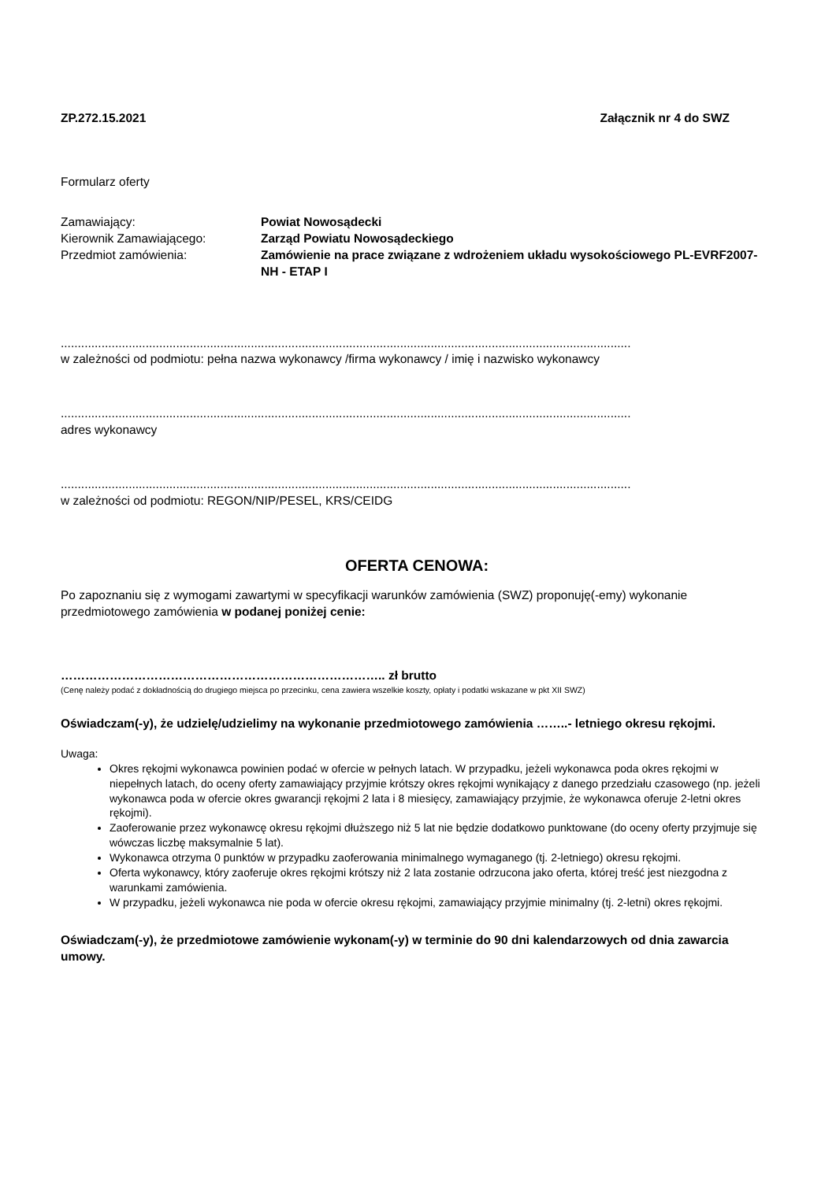ZP.272.15.2021 Załącznik nr 4 do SWZ
Formularz oferty
Zamawiający:
Powiat Nowosądecki
Kierownik Zamawiającego:
Zarząd Powiatu Nowosądeckiego
Przedmiot zamówienia:
Zamówienie na prace związane z wdrożeniem układu wysokościowego PL-EVRF2007-NH - ETAP I
........................................................................................................................................................................
w zależności od podmiotu: pełna nazwa wykonawcy /firma wykonawcy / imię i nazwisko wykonawcy
........................................................................................................................................................................
adres wykonawcy
........................................................................................................................................................................
w zależności od podmiotu: REGON/NIP/PESEL, KRS/CEIDG
OFERTA CENOWA:
Po zapoznaniu się z wymogami zawartymi w specyfikacji warunków zamówienia (SWZ) proponuję(-emy) wykonanie przedmiotowego zamówienia w podanej poniżej cenie:
…………………………………………………………………….. zł brutto
(Cenę należy podać z dokładnością do drugiego miejsca po przecinku, cena zawiera wszelkie koszty, opłaty i podatki wskazane w pkt XII SWZ)
Oświadczam(-y), że udzielę/udzielimy na wykonanie przedmiotowego zamówienia ……..- letniego okresu rękojmi.
Uwaga:
Okres rękojmi wykonawca powinien podać w ofercie w pełnych latach. W przypadku, jeżeli wykonawca poda okres rękojmi w niepełnych latach, do oceny oferty zamawiający przyjmie krótszy okres rękojmi wynikający z danego przedziału czasowego (np. jeżeli wykonawca poda w ofercie okres gwarancji rękojmi 2 lata i 8 miesięcy, zamawiający przyjmie, że wykonawca oferuje 2-letni okres rękojmi).
Zaoferowanie przez wykonawcę okresu rękojmi dłuższego niż 5 lat nie będzie dodatkowo punktowane (do oceny oferty przyjmuje się wówczas liczbę maksymalnie 5 lat).
Wykonawca otrzyma 0 punktów w przypadku zaoferowania minimalnego wymaganego (tj. 2-letniego) okresu rękojmi.
Oferta wykonawcy, który zaoferuje okres rękojmi krótszy niż 2 lata zostanie odrzucona jako oferta, której treść jest niezgodna z warunkami zamówienia.
W przypadku, jeżeli wykonawca nie poda w ofercie okresu rękojmi, zamawiający przyjmie minimalny (tj. 2-letni) okres rękojmi.
Oświadczam(-y), że przedmiotowe zamówienie wykonam(-y) w terminie do 90 dni kalendarzowych od dnia zawarcia umowy.